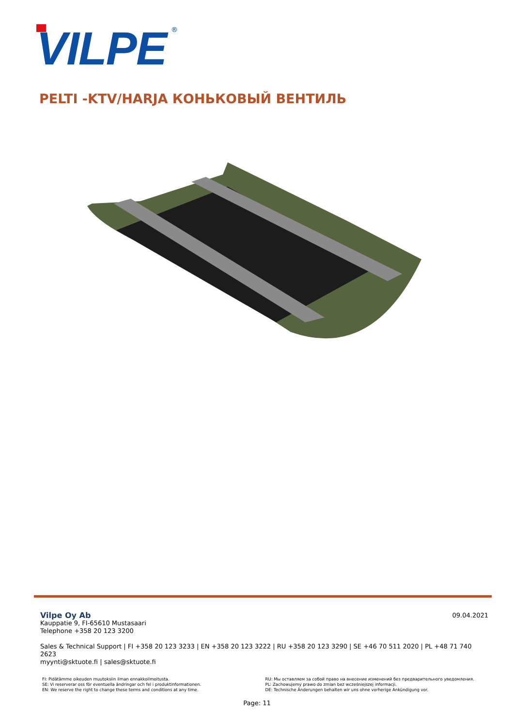VILPE
®
PELTI -KTV/HARJA КОНЬКОВЫЙ ВЕНТИЛЬ
09.04.2021
Vilpe Oy Ab
Kauppatie 9, FI-65610 Mustasaari
Telephone +358 20 123 3200
Sales & Technical Support | FI +358 20 123 3233 | EN +358 20 123 3222 | RU +358 20 123 3290 | SE +46 70 511 2020 | PL +48 71 740 2623
myynti@sktuote.fi | sales@sktuote.fi
FI: Pidätämme oikeuden muutoksiin ilman ennakkoilmoitusta.
SE: Vi reserverar oss för eventuella ändringar och fel i produktinformationen.
EN: We reserve the right to change these terms and conditions at any time.
RU: Мы оставляем за собой право на внесение изменений без предварительного уведомления.
PL: Zachowujemy prawo do zmian bez wcześniejszej informacji.
DE: Technische Änderungen behalten wir uns ohne vorherige Ankündigung vor.
Page: 11